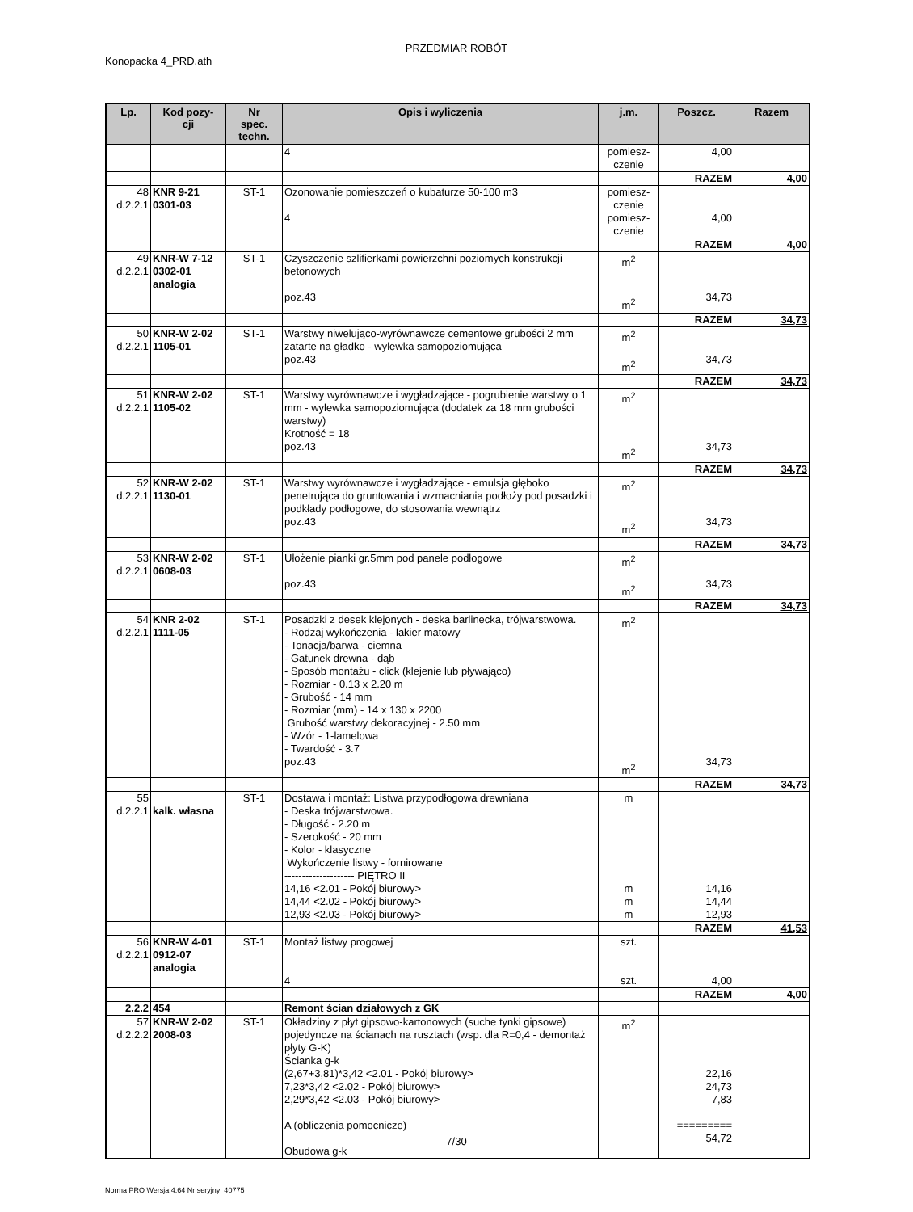PRZEDMIAR ROBÓT
Konopacka 4_PRD.ath
| Lp. | Kod pozy- cji | Nr spec. techn. | Opis i wyliczenia | j.m. | Poszcz. | Razem |
| --- | --- | --- | --- | --- | --- | --- |
| | | | 4 | pomiesz- czenie | 4,00 | |
| | | | | | RAZEM | 4,00 |
| 48 d.2.2.1 | KNR 9-21 0301-03 | ST-1 | Ozonowanie pomieszczeń o kubaturze 50-100 m3 4 | pomiesz- czenie pomiesz- czenie | 4,00 | |
| | | | | | RAZEM | 4,00 |
| 49 d.2.2.1 | KNR-W 7-12 0302-01 analogia | ST-1 | Czyszczenie szlifierkami powierzchni poziomych konstrukcji betonowych poz.43 | m<sup>2</sup> m<sup>2</sup> | 34,73 | |
| | | | | | RAZEM | 34,73 |
| 50 d.2.2.1 | KNR-W 2-02 1105-01 | ST-1 | Warstwy niwelująco-wyrównawcze cementowe grubości 2 mm zatarte na gładko - wylewka samopoziomująca poz.43 | m<sup>2</sup> m<sup>2</sup> | 34,73 | |
| | | | | | RAZEM | 34,73 |
| 51 d.2.2.1 | KNR-W 2-02 1105-02 | ST-1 | Warstwy wyrównawcze i wygładzające - pogrubienie warstwy o 1 mm - wylewka samopoziomująca (dodatek za 18 mm grubości warstwy) Krotność = 18 poz.43 | m<sup>2</sup> m<sup>2</sup> | 34,73 | |
| | | | | | RAZEM | 34,73 |
| 52 d.2.2.1 | KNR-W 2-02 1130-01 | ST-1 | Warstwy wyrównawcze i wygładzające - emulsja głęboko penetrująca do gruntowania i wzmacniania podłoży pod posadzki i podkłady podłogowe, do stosowania wewnątrz poz.43 | m<sup>2</sup> m<sup>2</sup> | 34,73 | |
| | | | | | RAZEM | 34,73 |
| 53 d.2.2.1 | KNR-W 2-02 0608-03 | ST-1 | Ułożenie pianki gr.5mm pod panele podłogowe poz.43 | m<sup>2</sup> m<sup>2</sup> | 34,73 | |
| | | | | | RAZEM | 34,73 |
| 54 d.2.2.1 | KNR 2-02 1111-05 | ST-1 | Posadzki z desek klejonych - deska barlinecka, trójwarstwowa. - Rodzaj wykończenia - lakier matowy - Tonacja/barwa - ciemna - Gatunek drewna - dąb - Sposób montażu - click (klejenie lub pływająco) - Rozmiar - 0.13 x 2.20 m - Grubość - 14 mm - Rozmiar (mm) - 14 x 130 x 2200 Grubość warstwy dekoracyjnej - 2.50 mm - Wzór - 1-lamelowa - Twardość - 3.7 poz.43 | m<sup>2</sup> m<sup>2</sup> | 34,73 | |
| | | | | | RAZEM | 34,73 |
| 55 d.2.2.1 | kalk. własna | ST-1 | Dostawa i montaż: Listwa przypodłogowa drewniana - Deska trójwarstwowa. - Długość - 2.20 m - Szerokość - 20 mm - Kolor - klasyczne Wykończenie listwy - fornirowane -------------------- PIĘTRO II 14,16 <2.01 - Pokój biurowy> 14,44 <2.02 - Pokój biurowy> 12,93 <2.03 - Pokój biurowy> | m m m m | 14,16 14,44 12,93 | |
| | | | | | RAZEM | 41,53 |
| 56 d.2.2.1 | KNR-W 4-01 0912-07 analogia | ST-1 | Montaż listwy progowej 4 | szt. szt. | 4,00 | |
| | | | | | RAZEM | 4,00 |
| 2.2.2 | 454 | | Remont ścian działowych z GK | | | |
| 57 d.2.2.2 | KNR-W 2-02 2008-03 | ST-1 | Okładziny z płyt gipsowo-kartonowych (suche tynki gipsowe) pojedyncze na ścianach na rusztach (wsp. dla R=0,4 - demontaż płyty G-K) Ścianka g-k (2,67+3,81)*3,42 <2.01 - Pokój biurowy> 7,23*3,42 <2.02 - Pokój biurowy> 2,29*3,42 <2.03 - Pokój biurowy> A (obliczenia pomocnicze) Obudowa g-k | m<sup>2</sup> | 22,16 24,73 7,83 ========= 54,72 | |
7/30
Norma PRO Wersja 4.64 Nr seryjny: 40775